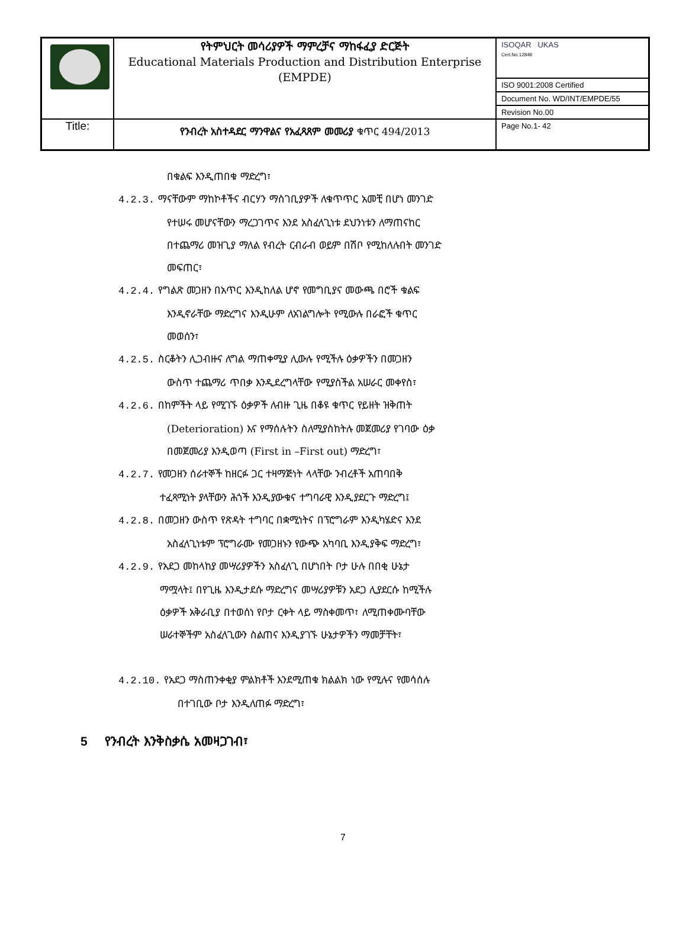| | የትምህርት መሳሪያዎች ማምረቻና ማከፋፈያ ድርጅት Educational Materials Production and Distribution Enterprise (EMPDE) | ISOQAR UKAS Cert.No.12849 |
| | | ISO 9001:2008 Certified |
| | | Document No. WD/INT/EMPDE/55 |
| | | Revision No.00 |
| Title: | የንብረት አስተዳደር ማንዋልና የአፈጻጸም መመሪያ ቁጥር 494/2013 | Page No.1- 42 |
በቁልፍ እንዲጠበቁ ማድረግ፣
4.2.3. ማናቸውም ማከኮቶችና ብርሃን ማስገቢያዎች ለቁጥጥር አመቺ በሆነ መንገድ
የተሠሩ መሆናቸውን ማረጋገጥና እንደ አስፈላጊነቱ ደህንነቱን ለማጠናከር
በተጨማሪ መዝጊያ ማለል የብረት ርብራብ ወይም በሽቦ የሚከለሉበት መንገድ
መፍጠር፣
4.2.4. የግልጽ መጋዘን በአጥር እንዲከለል ሆኖ የመግቢያና መውጫ በሮች ቁልፍ
እንዲኖራቸው ማድረግና እንዲሁም ለአገልግሎት የሚውሉ በራፎች ቁጥር
መወሰን፣
4.2.5. ስርቆትን ሊጋብዙና ለግል ማጠቀሚያ ሊውሉ የሚችሉ ዕቃዎችን በመጋዘን
ውስጥ ተጨማሪ ጥበቃ እንዲደረግላቸው የሚያስችል አሠራር መቀየስ፣
4.2.6. በከምችት ላይ የሚገኙ ዕቃዎች ለብዙ ጊዜ በቆዩ ቁጥር የይዘት ዝቅጠት
(Deterioration) እና የማሰሉትን ስለሚያስከትሉ መጀመሪያ የገባው ዕቃ
በመጀመሪያ እንዲወጣ (First in –First out) ማድረግ፣
4.2.7. የመጋዘን ሰራተኞች ከዘርፉ ጋር ተዛማጅነት ላላቸው ንብረቶች አጠባበቅ
ተፈጻሚነት ያላቸውን ሕጎች እንዲያውቁና ተግባራዊ እንዲያደርጉ ማድረግ፤
4.2.8. በመጋዘን ውስጥ የጽዳት ተግባር በቋሚነትና በፕሮግራም እንዲካሄድና እንደ
አስፈላጊነቱም ፕሮግራሙ የመጋዘኑን የውጭ አካባቢ እንዲያቅፍ ማድረግ፣
4.2.9. የአደጋ መከላከያ መሣሪያዎችን አስፈላጊ በሆነበት ቦታ ሁሉ በበቂ ሁኔታ
ማሟላት፤ በየጊዜ እንዲታደሱ ማድረግና መሣሪያዎቹን አደጋ ሊያደርሱ ከሚችሉ
ዕቃዎች አቅራቢያ በተወሰነ የቦታ ርቀት ላይ ማስቀመጥ፣ ለሚጠቀሙባቸው
ሠራተኞችም አስፈላጊውን ስልጠና እንዲያገኙ ሁኔታዎችን ማመቻቸት፣
4.2.10. የአደጋ ማስጠንቀቂያ ምልክቶች እንደሚጠቁ ክልልክ ነው የሚሉና የመሳሰሉ
በተገቢው ቦታ እንዲለጠፉ ማድረግ፣
5 የንብረት እንቅስቃሴ አመዛጋገብ፣
7